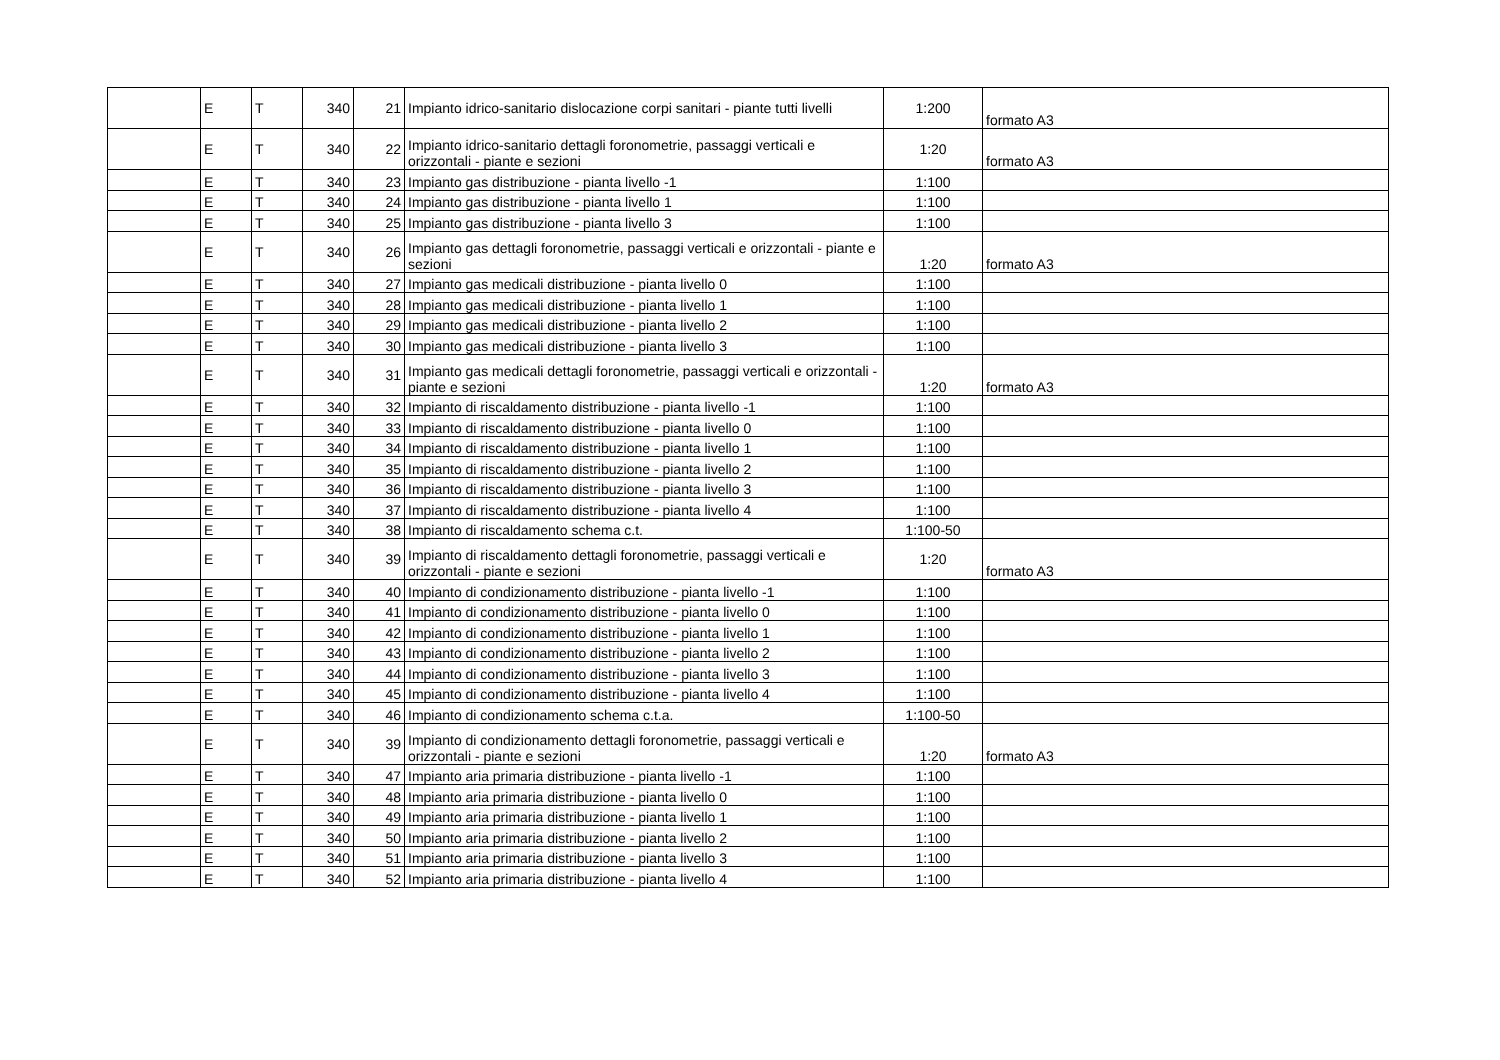| | E | T | 340 | 21 | Impianto idrico-sanitario dislocazione corpi sanitari - piante tutti livelli | 1:200 | formato A3 |
| | E | T | 340 | 22 | Impianto idrico-sanitario dettagli foronometrie, passaggi verticali e orizzontali - piante e sezioni | 1:20 | formato A3 |
| | E | T | 340 | 23 | Impianto gas distribuzione - pianta livello -1 | 1:100 | |
| | E | T | 340 | 24 | Impianto gas distribuzione - pianta livello 1 | 1:100 | |
| | E | T | 340 | 25 | Impianto gas distribuzione - pianta livello 3 | 1:100 | |
| | E | T | 340 | 26 | Impianto gas dettagli foronometrie, passaggi verticali e orizzontali - piante e sezioni | 1:20 | formato A3 |
| | E | T | 340 | 27 | Impianto gas medicali distribuzione - pianta livello 0 | 1:100 | |
| | E | T | 340 | 28 | Impianto gas medicali distribuzione - pianta livello 1 | 1:100 | |
| | E | T | 340 | 29 | Impianto gas medicali distribuzione - pianta livello 2 | 1:100 | |
| | E | T | 340 | 30 | Impianto gas medicali distribuzione - pianta livello 3 | 1:100 | |
| | E | T | 340 | 31 | Impianto gas medicali dettagli foronometrie, passaggi verticali e orizzontali - piante e sezioni | 1:20 | formato A3 |
| | E | T | 340 | 32 | Impianto di riscaldamento distribuzione - pianta livello -1 | 1:100 | |
| | E | T | 340 | 33 | Impianto di riscaldamento distribuzione - pianta livello 0 | 1:100 | |
| | E | T | 340 | 34 | Impianto di riscaldamento distribuzione - pianta livello 1 | 1:100 | |
| | E | T | 340 | 35 | Impianto di riscaldamento distribuzione - pianta livello 2 | 1:100 | |
| | E | T | 340 | 36 | Impianto di riscaldamento distribuzione - pianta livello 3 | 1:100 | |
| | E | T | 340 | 37 | Impianto di riscaldamento distribuzione - pianta livello 4 | 1:100 | |
| | E | T | 340 | 38 | Impianto di riscaldamento schema c.t. | 1:100-50 | |
| | E | T | 340 | 39 | Impianto di riscaldamento dettagli foronometrie, passaggi verticali e orizzontali - piante e sezioni | 1:20 | formato A3 |
| | E | T | 340 | 40 | Impianto di condizionamento distribuzione - pianta livello -1 | 1:100 | |
| | E | T | 340 | 41 | Impianto di condizionamento distribuzione - pianta livello 0 | 1:100 | |
| | E | T | 340 | 42 | Impianto di condizionamento distribuzione - pianta livello 1 | 1:100 | |
| | E | T | 340 | 43 | Impianto di condizionamento distribuzione - pianta livello 2 | 1:100 | |
| | E | T | 340 | 44 | Impianto di condizionamento distribuzione - pianta livello 3 | 1:100 | |
| | E | T | 340 | 45 | Impianto di condizionamento distribuzione - pianta livello 4 | 1:100 | |
| | E | T | 340 | 46 | Impianto di condizionamento schema c.t.a. | 1:100-50 | |
| | E | T | 340 | 39 | Impianto di condizionamento dettagli foronometrie, passaggi verticali e orizzontali - piante e sezioni | 1:20 | formato A3 |
| | E | T | 340 | 47 | Impianto aria primaria distribuzione - pianta livello -1 | 1:100 | |
| | E | T | 340 | 48 | Impianto aria primaria distribuzione - pianta livello 0 | 1:100 | |
| | E | T | 340 | 49 | Impianto aria primaria distribuzione - pianta livello 1 | 1:100 | |
| | E | T | 340 | 50 | Impianto aria primaria distribuzione - pianta livello 2 | 1:100 | |
| | E | T | 340 | 51 | Impianto aria primaria distribuzione - pianta livello 3 | 1:100 | |
| | E | T | 340 | 52 | Impianto aria primaria distribuzione - pianta livello 4 | 1:100 | |